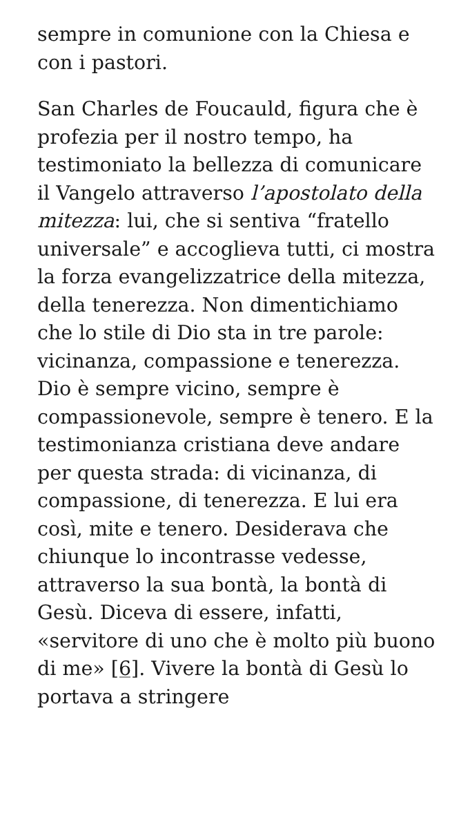sempre in comunione con la Chiesa e con i pastori.
San Charles de Foucauld, figura che è profezia per il nostro tempo, ha testimoniato la bellezza di comunicare il Vangelo attraverso l’apostolato della mitezza: lui, che si sentiva “fratello universale” e accoglieva tutti, ci mostra la forza evangelizzatrice della mitezza, della tenerezza. Non dimentichiamo che lo stile di Dio sta in tre parole: vicinanza, compassione e tenerezza. Dio è sempre vicino, sempre è compassionevole, sempre è tenero. E la testimonianza cristiana deve andare per questa strada: di vicinanza, di compassione, di tenerezza. E lui era così, mite e tenero. Desiderava che chiunque lo incontrasse vedesse, attraverso la sua bontà, la bontà di Gesù. Diceva di essere, infatti, «servitore di uno che è molto più buono di me» [6]. Vivere la bontà di Gesù lo portava a stringere